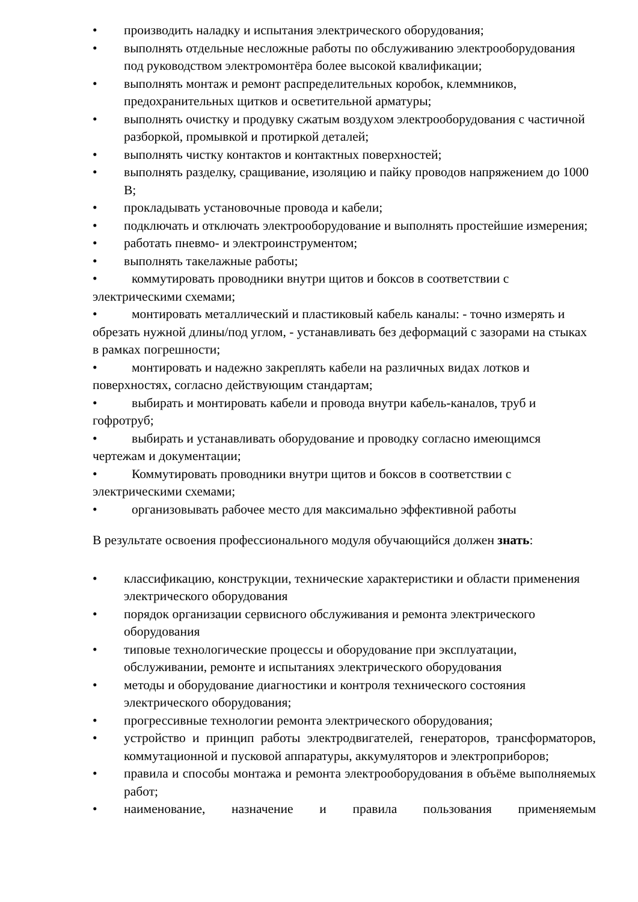• производить наладку и испытания электрического оборудования;
• выполнять отдельные несложные работы по обслуживанию электрооборудования под руководством электромонтёра более высокой квалификации;
• выполнять монтаж и ремонт распределительных коробок, клеммников, предохранительных щитков и осветительной арматуры;
• выполнять очистку и продувку сжатым воздухом электрооборудования с частичной разборкой, промывкой и протиркой деталей;
• выполнять чистку контактов и контактных поверхностей;
• выполнять разделку, сращивание, изоляцию и пайку проводов напряжением до 1000 В;
• прокладывать установочные провода и кабели;
• подключать и отключать электрооборудование и выполнять простейшие измерения;
• работать пневмо- и электроинструментом;
• выполнять такелажные работы;
• коммутировать проводники внутри щитов и боксов в соответствии с электрическими схемами;
• монтировать металлический и пластиковый кабель каналы: - точно измерять и обрезать нужной длины/под углом, - устанавливать без деформаций с зазорами на стыках в рамках погрешности;
• монтировать и надежно закреплять кабели на различных видах лотков и поверхностях, согласно действующим стандартам;
• выбирать и монтировать кабели и провода внутри кабель-каналов, труб и гофротруб;
• выбирать и устанавливать оборудование и проводку согласно имеющимся чертежам и документации;
• Коммутировать проводники внутри щитов и боксов в соответствии с электрическими схемами;
• организовывать рабочее место для максимально эффективной работы
В результате освоения профессионального модуля обучающийся должен знать:
• классификацию, конструкции, технические характеристики и области применения электрического оборудования
• порядок организации сервисного обслуживания и ремонта электрического оборудования
• типовые технологические процессы и оборудование при эксплуатации, обслуживании, ремонте и испытаниях электрического оборудования
• методы и оборудование диагностики и контроля технического состояния электрического оборудования;
• прогрессивные технологии ремонта электрического оборудования;
• устройство и принцип работы электродвигателей, генераторов, трансформаторов, коммутационной и пусковой аппаратуры, аккумуляторов и электроприборов;
• правила и способы монтажа и ремонта электрооборудования в объёме выполняемых работ;
• наименование, назначение и правила пользования применяемым